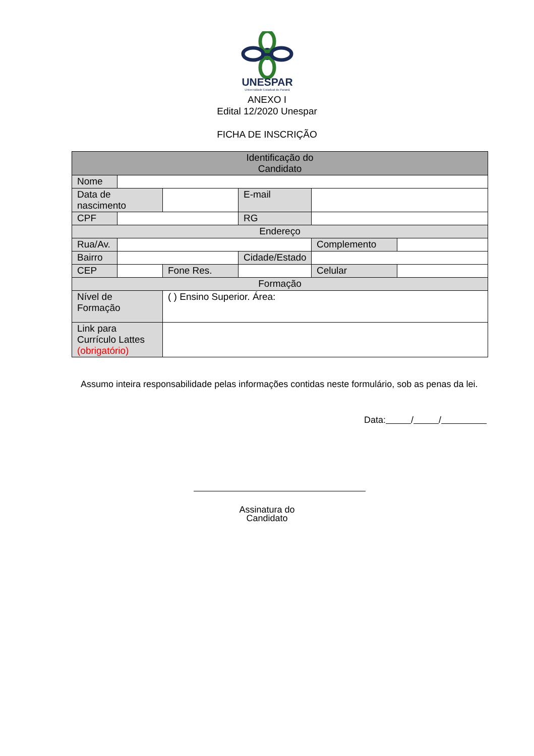UNESPAR
Universidade Estadual do Paraná
ANEXO I
Edital 12/2020 Unespar
FICHA DE INSCRIÇÃO
| Identificação do Candidato | | | | | |
| Nome | | | | | |
| Data de nascimento | | | E-mail | | |
| CPF | | | RG | | |
| Endereço | | | | | |
| Rua/Av. | | | | Complemento | |
| Bairro | | | Cidade/Estado | | |
| CEP | | Fone Res. | | Celular | |
| Formação | | | | | |
| Nível de Formação | | ( ) Ensino Superior. Área: | | | |
| Link para Currículo Lattes (obrigatório) | | | | | |
Assumo inteira responsabilidade pelas informações contidas neste formulário, sob as penas da lei.
Data: / /
Assinatura do
Candidato